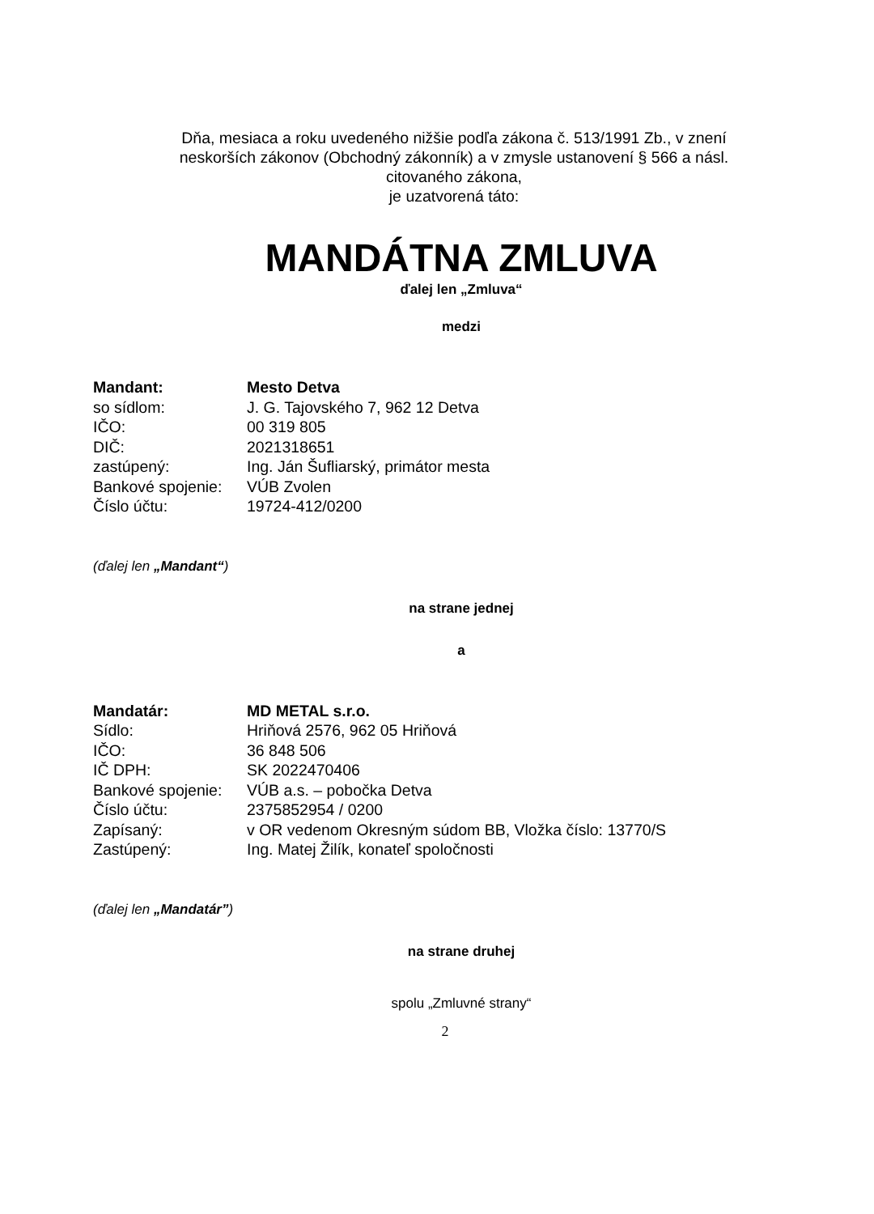Dňa, mesiaca a roku uvedeného nižšie podľa zákona č. 513/1991 Zb., v znení neskorších zákonov (Obchodný zákonník) a v zmysle ustanovení § 566 a násl. citovaného zákona,
je uzatvorená táto:
MANDÁTNA ZMLUVA
ďalej len „Zmluva“
medzi
| Mandant: | Mesto Detva |
| so sídlom: | J. G. Tajovského 7, 962 12 Detva |
| IČO: | 00 319 805 |
| DIČ: | 2021318651 |
| zastúpený: | Ing. Ján Šufliarský, primátor mesta |
| Bankové spojenie: | VÚB Zvolen |
| Číslo účtu: | 19724-412/0200 |
(ďalej len „Mandant“)
na strane jednej
a
| Mandatár: | MD METAL s.r.o. |
| Sídlo: | Hriňová 2576, 962 05 Hriňová |
| IČO: | 36 848 506 |
| IČ DPH: | SK 2022470406 |
| Bankové spojenie: | VÚB a.s. – pobočka Detva |
| Číslo účtu: | 2375852954 / 0200 |
| Zapísaný: | v OR vedenom Okresným súdom BB, Vložka číslo: 13770/S |
| Zastúpený: | Ing. Matej Žilík, konateľ spoločnosti |
(ďalej len „Mandatár”)
na strane druhej
spolu „Zmluvné strany“
2